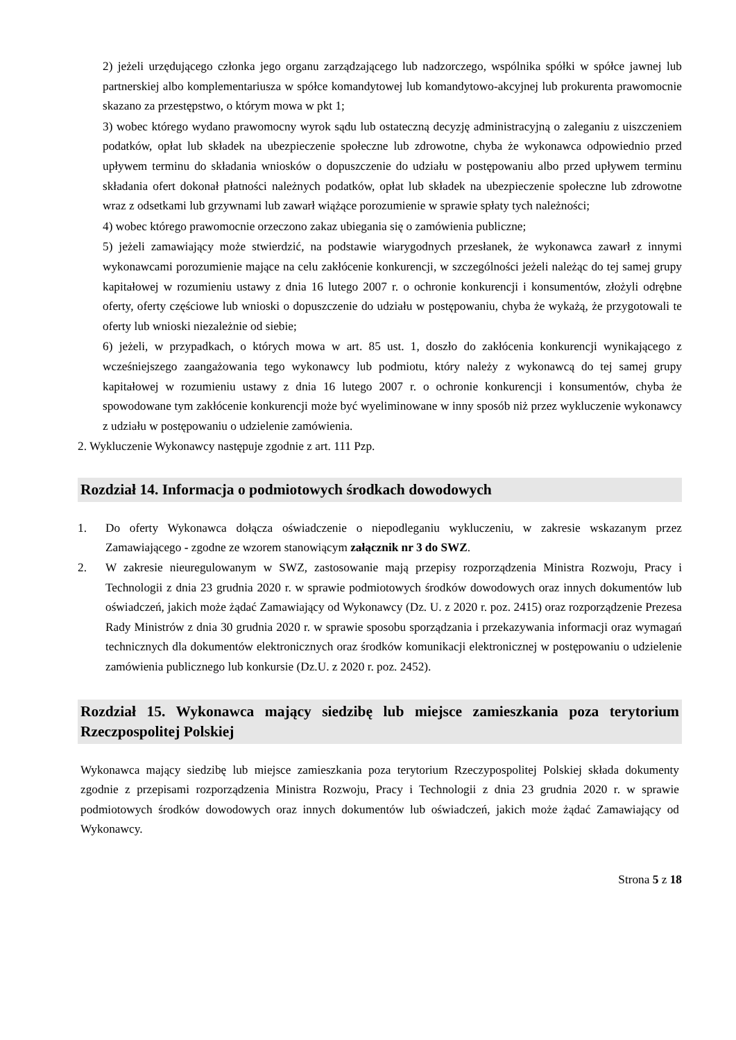2) jeżeli urzędującego członka jego organu zarządzającego lub nadzorczego, wspólnika spółki w spółce jawnej lub partnerskiej albo komplementariusza w spółce komandytowej lub komandytowo-akcyjnej lub prokurenta prawomocnie skazano za przestępstwo, o którym mowa w pkt 1;
3) wobec którego wydano prawomocny wyrok sądu lub ostateczną decyzję administracyjną o zaleganiu z uiszczeniem podatków, opłat lub składek na ubezpieczenie społeczne lub zdrowotne, chyba że wykonawca odpowiednio przed upływem terminu do składania wniosków o dopuszczenie do udziału w postępowaniu albo przed upływem terminu składania ofert dokonał płatności należnych podatków, opłat lub składek na ubezpieczenie społeczne lub zdrowotne wraz z odsetkami lub grzywnami lub zawarł wiążące porozumienie w sprawie spłaty tych należności;
4) wobec którego prawomocnie orzeczono zakaz ubiegania się o zamówienia publiczne;
5) jeżeli zamawiający może stwierdzić, na podstawie wiarygodnych przesłanek, że wykonawca zawarł z innymi wykonawcami porozumienie mające na celu zakłócenie konkurencji, w szczególności jeżeli należąc do tej samej grupy kapitałowej w rozumieniu ustawy z dnia 16 lutego 2007 r. o ochronie konkurencji i konsumentów, złożyli odrębne oferty, oferty częściowe lub wnioski o dopuszczenie do udziału w postępowaniu, chyba że wykażą, że przygotowali te oferty lub wnioski niezależnie od siebie;
6) jeżeli, w przypadkach, o których mowa w art. 85 ust. 1, doszło do zakłócenia konkurencji wynikającego z wcześniejszego zaangażowania tego wykonawcy lub podmiotu, który należy z wykonawcą do tej samej grupy kapitałowej w rozumieniu ustawy z dnia 16 lutego 2007 r. o ochronie konkurencji i konsumentów, chyba że spowodowane tym zakłócenie konkurencji może być wyeliminowane w inny sposób niż przez wykluczenie wykonawcy z udziału w postępowaniu o udzielenie zamówienia.
2. Wykluczenie Wykonawcy następuje zgodnie z art. 111 Pzp.
Rozdział 14. Informacja o podmiotowych środkach dowodowych
1. Do oferty Wykonawca dołącza oświadczenie o niepodleganiu wykluczeniu, w zakresie wskazanym przez Zamawiającego - zgodne ze wzorem stanowiącym załącznik nr 3 do SWZ.
2. W zakresie nieuregulowanym w SWZ, zastosowanie mają przepisy rozporządzenia Ministra Rozwoju, Pracy i Technologii z dnia 23 grudnia 2020 r. w sprawie podmiotowych środków dowodowych oraz innych dokumentów lub oświadczeń, jakich może żądać Zamawiający od Wykonawcy (Dz. U. z 2020 r. poz. 2415) oraz rozporządzenie Prezesa Rady Ministrów z dnia 30 grudnia 2020 r. w sprawie sposobu sporządzania i przekazywania informacji oraz wymagań technicznych dla dokumentów elektronicznych oraz środków komunikacji elektronicznej w postępowaniu o udzielenie zamówienia publicznego lub konkursie (Dz.U. z 2020 r. poz. 2452).
Rozdział 15. Wykonawca mający siedzibę lub miejsce zamieszkania poza terytorium Rzeczpospolitej Polskiej
Wykonawca mający siedzibę lub miejsce zamieszkania poza terytorium Rzeczypospolitej Polskiej składa dokumenty zgodnie z przepisami rozporządzenia Ministra Rozwoju, Pracy i Technologii z dnia 23 grudnia 2020 r. w sprawie podmiotowych środków dowodowych oraz innych dokumentów lub oświadczeń, jakich może żądać Zamawiający od Wykonawcy.
Strona 5 z 18